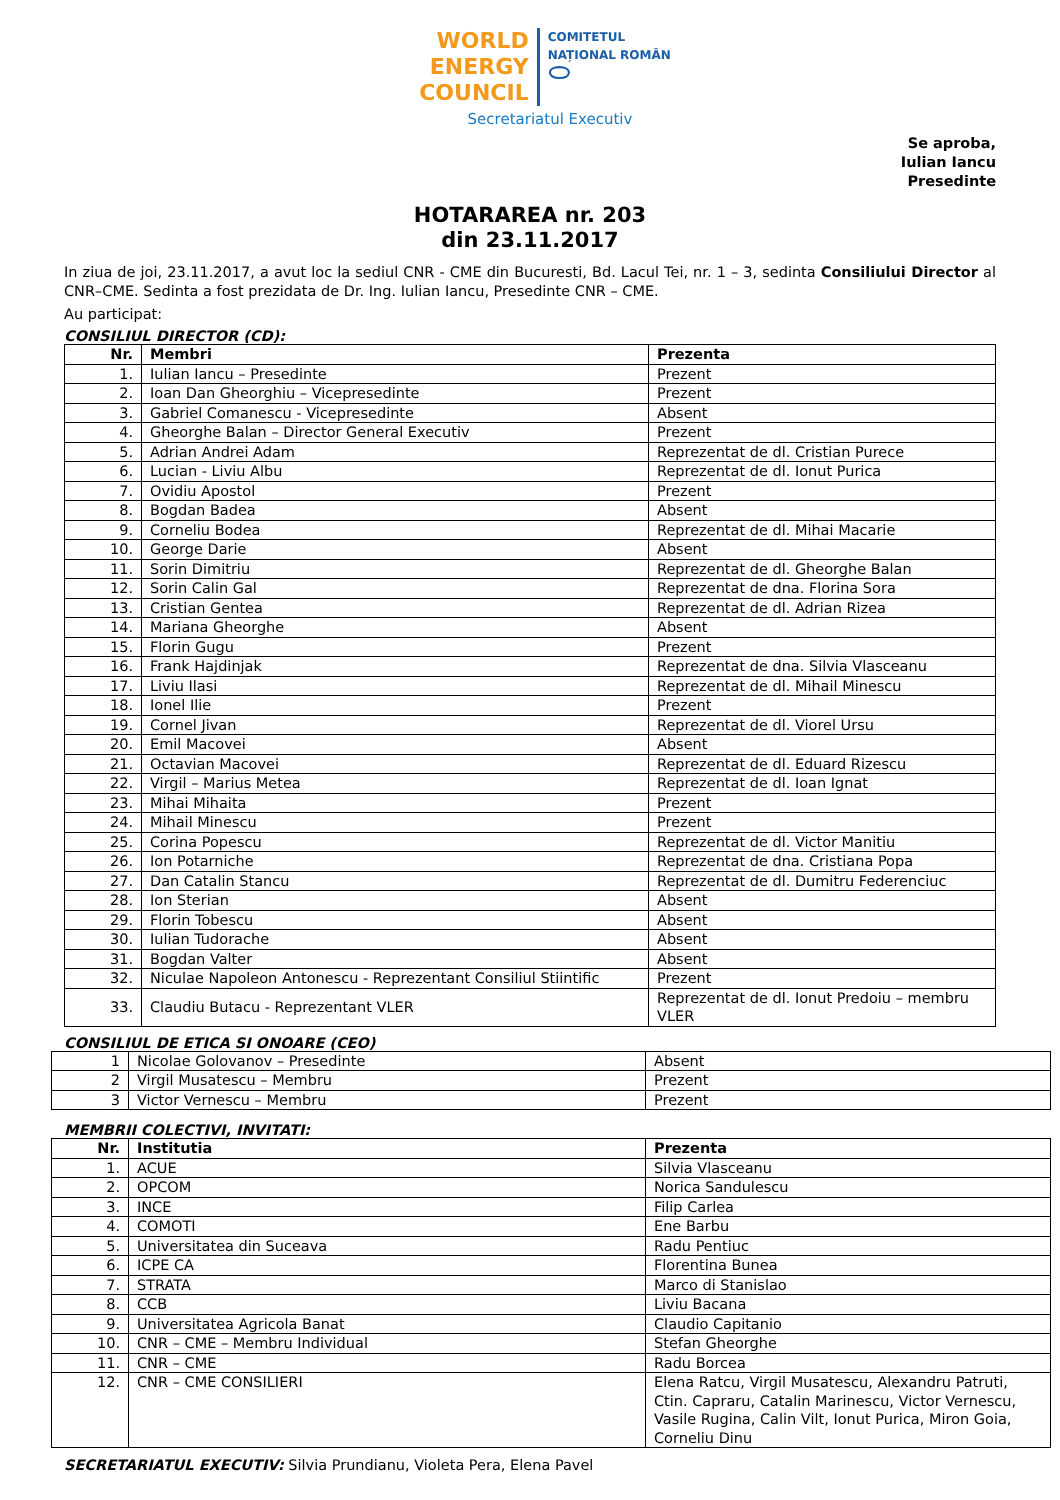WORLD
ENERGY
COUNCIL
COMITETUL
NAȚIONAL ROMÂN
⬭
Secretariatul Executiv
Se aproba,
Iulian Iancu
Presedinte
HOTARAREA nr. 203
din 23.11.2017
In ziua de joi, 23.11.2017, a avut loc la sediul CNR - CME din Bucuresti, Bd. Lacul Tei, nr. 1 – 3, sedinta Consiliului Director al CNR–CME. Sedinta a fost prezidata de Dr. Ing. Iulian Iancu, Presedinte CNR – CME.
Au participat:
CONSILIUL DIRECTOR (CD):
| Nr. | Membri | Prezenta |
| --- | --- | --- |
| 1. | Iulian Iancu – Presedinte | Prezent |
| 2. | Ioan Dan Gheorghiu – Vicepresedinte | Prezent |
| 3. | Gabriel Comanescu - Vicepresedinte | Absent |
| 4. | Gheorghe Balan – Director General Executiv | Prezent |
| 5. | Adrian Andrei Adam | Reprezentat de dl. Cristian Purece |
| 6. | Lucian - Liviu Albu | Reprezentat de dl. Ionut Purica |
| 7. | Ovidiu Apostol | Prezent |
| 8. | Bogdan Badea | Absent |
| 9. | Corneliu Bodea | Reprezentat de dl. Mihai Macarie |
| 10. | George Darie | Absent |
| 11. | Sorin Dimitriu | Reprezentat de dl. Gheorghe Balan |
| 12. | Sorin Calin Gal | Reprezentat de dna. Florina Sora |
| 13. | Cristian Gentea | Reprezentat de dl. Adrian Rizea |
| 14. | Mariana Gheorghe | Absent |
| 15. | Florin Gugu | Prezent |
| 16. | Frank Hajdinjak | Reprezentat de dna. Silvia Vlasceanu |
| 17. | Liviu Ilasi | Reprezentat de dl. Mihail Minescu |
| 18. | Ionel Ilie | Prezent |
| 19. | Cornel Jivan | Reprezentat de dl. Viorel Ursu |
| 20. | Emil Macovei | Absent |
| 21. | Octavian Macovei | Reprezentat de dl. Eduard Rizescu |
| 22. | Virgil – Marius Metea | Reprezentat de dl. Ioan Ignat |
| 23. | Mihai Mihaita | Prezent |
| 24. | Mihail Minescu | Prezent |
| 25. | Corina Popescu | Reprezentat de dl. Victor Manitiu |
| 26. | Ion Potarniche | Reprezentat de dna. Cristiana Popa |
| 27. | Dan Catalin Stancu | Reprezentat de dl. Dumitru Federenciuc |
| 28. | Ion Sterian | Absent |
| 29. | Florin Tobescu | Absent |
| 30. | Iulian Tudorache | Absent |
| 31. | Bogdan Valter | Absent |
| 32. | Niculae Napoleon Antonescu - Reprezentant Consiliul Stiintific | Prezent |
| 33. | Claudiu Butacu - Reprezentant VLER | Reprezentat de dl. Ionut Predoiu – membru VLER |
CONSILIUL DE ETICA SI ONOARE (CEO)
| 1 | Nicolae Golovanov – Presedinte | Absent |
| 2 | Virgil Musatescu – Membru | Prezent |
| 3 | Victor Vernescu – Membru | Prezent |
MEMBRII COLECTIVI, INVITATI:
| Nr. | Institutia | Prezenta |
| --- | --- | --- |
| 1. | ACUE | Silvia Vlasceanu |
| 2. | OPCOM | Norica Sandulescu |
| 3. | INCE | Filip Carlea |
| 4. | COMOTI | Ene Barbu |
| 5. | Universitatea din Suceava | Radu Pentiuc |
| 6. | ICPE CA | Florentina Bunea |
| 7. | STRATA | Marco di Stanislao |
| 8. | CCB | Liviu Bacana |
| 9. | Universitatea Agricola Banat | Claudio Capitanio |
| 10. | CNR – CME – Membru Individual | Stefan Gheorghe |
| 11. | CNR – CME | Radu Borcea |
| 12. | CNR – CME CONSILIERI | Elena Ratcu, Virgil Musatescu, Alexandru Patruti, Ctin. Capraru, Catalin Marinescu, Victor Vernescu, Vasile Rugina, Calin Vilt, Ionut Purica, Miron Goia, Corneliu Dinu |
SECRETARIATUL EXECUTIV: Silvia Prundianu, Violeta Pera, Elena Pavel